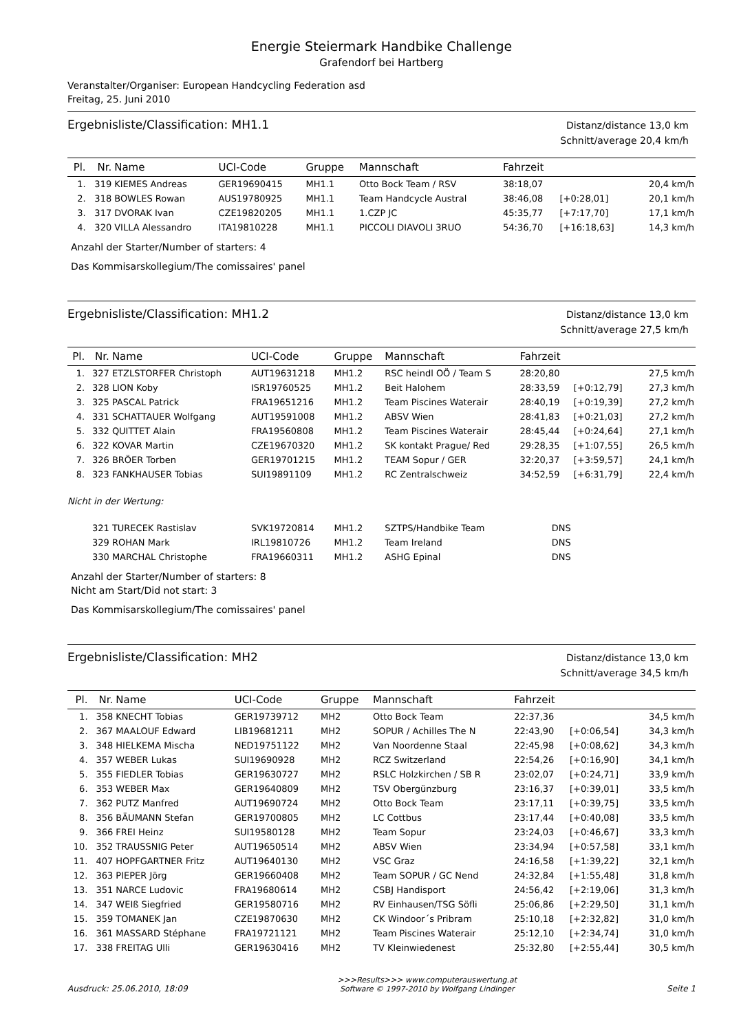Energie Steiermark Handbike Challenge
Grafendorf bei Hartberg
Veranstalter/Organiser: European Handcycling Federation asd
Freitag, 25. Juni 2010
Ergebnisliste/Classification: MH1.1
Distanz/distance 13,0 km
Schnitt/average 20,4 km/h
| Pl. | Nr. | Name | UCI-Code | Gruppe | Mannschaft | Fahrzeit | | |
| --- | --- | --- | --- | --- | --- | --- | --- | --- |
| 1. | 319 | KIEMES Andreas | GER19690415 | MH1.1 | Otto Bock Team / RSV | 38:18,07 | | 20,4 km/h |
| 2. | 318 | BOWLES Rowan | AUS19780925 | MH1.1 | Team Handcycle Austral | 38:46,08 | [+0:28,01] | 20,1 km/h |
| 3. | 317 | DVORAK Ivan | CZE19820205 | MH1.1 | 1.CZP JC | 45:35,77 | [+7:17,70] | 17,1 km/h |
| 4. | 320 | VILLA Alessandro | ITA19810228 | MH1.1 | PICCOLI DIAVOLI 3RUO | 54:36,70 | [+16:18,63] | 14,3 km/h |
Anzahl der Starter/Number of starters: 4
Das Kommisarskollegium/The comissaires' panel
Ergebnisliste/Classification: MH1.2
Distanz/distance 13,0 km
Schnitt/average 27,5 km/h
| Pl. | Nr. | Name | UCI-Code | Gruppe | Mannschaft | Fahrzeit | | |
| --- | --- | --- | --- | --- | --- | --- | --- | --- |
| 1. | 327 | ETZLSTORFER Christoph | AUT19631218 | MH1.2 | RSC heindl OÖ / Team S | 28:20,80 | | 27,5 km/h |
| 2. | 328 | LION Koby | ISR19760525 | MH1.2 | Beit Halohem | 28:33,59 | [+0:12,79] | 27,3 km/h |
| 3. | 325 | PASCAL Patrick | FRA19651216 | MH1.2 | Team Piscines Waterair | 28:40,19 | [+0:19,39] | 27,2 km/h |
| 4. | 331 | SCHATTAUER Wolfgang | AUT19591008 | MH1.2 | ABSV Wien | 28:41,83 | [+0:21,03] | 27,2 km/h |
| 5. | 332 | QUITTET Alain | FRA19560808 | MH1.2 | Team Piscines Waterair | 28:45,44 | [+0:24,64] | 27,1 km/h |
| 6. | 322 | KOVAR Martin | CZE19670320 | MH1.2 | SK kontakt Prague/ Red | 29:28,35 | [+1:07,55] | 26,5 km/h |
| 7. | 326 | BRÖER Torben | GER19701215 | MH1.2 | TEAM Sopur / GER | 32:20,37 | [+3:59,57] | 24,1 km/h |
| 8. | 323 | FANKHAUSER Tobias | SUI19891109 | MH1.2 | RC Zentralschweiz | 34:52,59 | [+6:31,79] | 22,4 km/h |
| Nicht in der Wertung: | | | | | | | | |
| | 321 | TURECEK Rastislav | SVK19720814 | MH1.2 | SZTPS/Handbike Team | DNS | | |
| | 329 | ROHAN Mark | IRL19810726 | MH1.2 | Team Ireland | DNS | | |
| | 330 | MARCHAL Christophe | FRA19660311 | MH1.2 | ASHG Epinal | DNS | | |
Anzahl der Starter/Number of starters: 8
Nicht am Start/Did not start: 3
Das Kommisarskollegium/The comissaires' panel
Ergebnisliste/Classification: MH2
Distanz/distance 13,0 km
Schnitt/average 34,5 km/h
| Pl. | Nr. | Name | UCI-Code | Gruppe | Mannschaft | Fahrzeit | | |
| --- | --- | --- | --- | --- | --- | --- | --- | --- |
| 1. | 358 | KNECHT Tobias | GER19739712 | MH2 | Otto Bock Team | 22:37,36 | | 34,5 km/h |
| 2. | 367 | MAALOUF Edward | LIB19681211 | MH2 | SOPUR / Achilles The N | 22:43,90 | [+0:06,54] | 34,3 km/h |
| 3. | 348 | HIELKEMA Mischa | NED19751122 | MH2 | Van Noordenne Staal | 22:45,98 | [+0:08,62] | 34,3 km/h |
| 4. | 357 | WEBER Lukas | SUI19690928 | MH2 | RCZ Switzerland | 22:54,26 | [+0:16,90] | 34,1 km/h |
| 5. | 355 | FIEDLER Tobias | GER19630727 | MH2 | RSLC Holzkirchen / SB R | 23:02,07 | [+0:24,71] | 33,9 km/h |
| 6. | 353 | WEBER Max | GER19640809 | MH2 | TSV Obergünzburg | 23:16,37 | [+0:39,01] | 33,5 km/h |
| 7. | 362 | PUTZ Manfred | AUT19690724 | MH2 | Otto Bock Team | 23:17,11 | [+0:39,75] | 33,5 km/h |
| 8. | 356 | BÄUMANN Stefan | GER19700805 | MH2 | LC Cottbus | 23:17,44 | [+0:40,08] | 33,5 km/h |
| 9. | 366 | FREI Heinz | SUI19580128 | MH2 | Team Sopur | 23:24,03 | [+0:46,67] | 33,3 km/h |
| 10. | 352 | TRAUSSNIG Peter | AUT19650514 | MH2 | ABSV Wien | 23:34,94 | [+0:57,58] | 33,1 km/h |
| 11. | 407 | HOPFGARTNER Fritz | AUT19640130 | MH2 | VSC Graz | 24:16,58 | [+1:39,22] | 32,1 km/h |
| 12. | 363 | PIEPER Jörg | GER19660408 | MH2 | Team SOPUR / GC Nend | 24:32,84 | [+1:55,48] | 31,8 km/h |
| 13. | 351 | NARCE Ludovic | FRA19680614 | MH2 | CSBJ Handisport | 24:56,42 | [+2:19,06] | 31,3 km/h |
| 14. | 347 | WEIß Siegfried | GER19580716 | MH2 | RV Einhausen/TSG Söfli | 25:06,86 | [+2:29,50] | 31,1 km/h |
| 15. | 359 | TOMANEK Jan | CZE19870630 | MH2 | CK Windoor´s Pribram | 25:10,18 | [+2:32,82] | 31,0 km/h |
| 16. | 361 | MASSARD Stéphane | FRA19721121 | MH2 | Team Piscines Waterair | 25:12,10 | [+2:34,74] | 31,0 km/h |
| 17. | 338 | FREITAG Ulli | GER19630416 | MH2 | TV Kleinwiedenest | 25:32,80 | [+2:55,44] | 30,5 km/h |
Ausdruck: 25.06.2010, 18:09
>>>Results>>> www.computerauswertung.at
Software © 1997-2010 by Wolfgang Lindinger
Seite 1